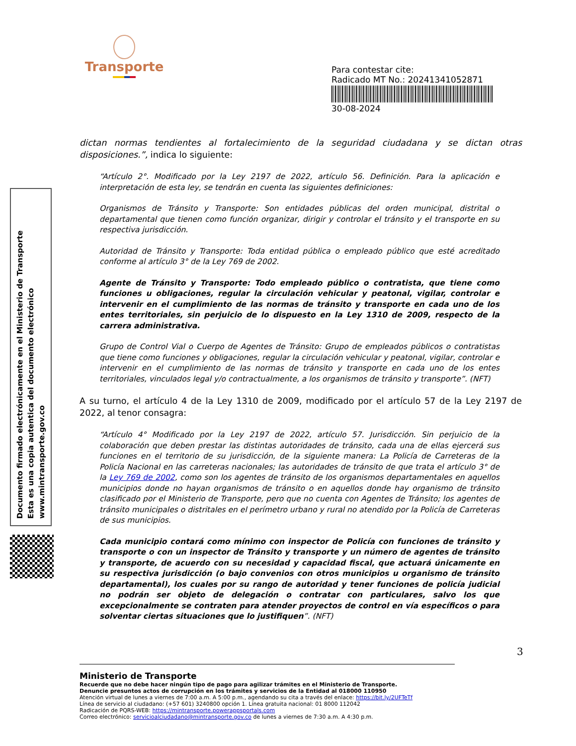Transporte
Para contestar cite:
Radicado MT No.: 20241341052871
30-08-2024
Documento firmado electrónicamente en el Ministerio de Transporte
Esta es una copia autentica del documento electrónico
www.mintransporte.gov.co
dictan normas tendientes al fortalecimiento de la seguridad ciudadana y se dictan otras disposiciones.”, indica lo siguiente:
“Artículo 2°. Modificado por la Ley 2197 de 2022, artículo 56. Definición. Para la aplicación e interpretación de esta ley, se tendrán en cuenta las siguientes definiciones:
Organismos de Tránsito y Transporte: Son entidades públicas del orden municipal, distrital o departamental que tienen como función organizar, dirigir y controlar el tránsito y el transporte en su respectiva jurisdicción.
Autoridad de Tránsito y Transporte: Toda entidad pública o empleado público que esté acreditado conforme al artículo 3° de la Ley 769 de 2002.
Agente de Tránsito y Transporte: Todo empleado público o contratista, que tiene como funciones u obligaciones, regular la circulación vehicular y peatonal, vigilar, controlar e intervenir en el cumplimiento de las normas de tránsito y transporte en cada uno de los entes territoriales, sin perjuicio de lo dispuesto en la Ley 1310 de 2009, respecto de la carrera administrativa.
Grupo de Control Vial o Cuerpo de Agentes de Tránsito: Grupo de empleados públicos o contratistas que tiene como funciones y obligaciones, regular la circulación vehicular y peatonal, vigilar, controlar e intervenir en el cumplimiento de las normas de tránsito y transporte en cada uno de los entes territoriales, vinculados legal y/o contractualmente, a los organismos de tránsito y transporte”. (NFT)
A su turno, el artículo 4 de la Ley 1310 de 2009, modificado por el artículo 57 de la Ley 2197 de 2022, al tenor consagra:
“Artículo 4° Modificado por la Ley 2197 de 2022, artículo 57. Jurisdicción. Sin perjuicio de la colaboración que deben prestar las distintas autoridades de tránsito, cada una de ellas ejercerá sus funciones en el territorio de su jurisdicción, de la siguiente manera: La Policía de Carreteras de la Policía Nacional en las carreteras nacionales; las autoridades de tránsito de que trata el artículo 3° de la Ley 769 de 2002, como son los agentes de tránsito de los organismos departamentales en aquellos municipios donde no hayan organismos de tránsito o en aquellos donde hay organismo de tránsito clasificado por el Ministerio de Transporte, pero que no cuenta con Agentes de Tránsito; los agentes de tránsito municipales o distritales en el perímetro urbano y rural no atendido por la Policía de Carreteras de sus municipios.
Cada municipio contará como mínimo con inspector de Policía con funciones de tránsito y transporte o con un inspector de Tránsito y transporte y un número de agentes de tránsito y transporte, de acuerdo con su necesidad y capacidad fiscal, que actuará únicamente en su respectiva jurisdicción (o bajo convenios con otros municipios u organismo de tránsito departamental), los cuales por su rango de autoridad y tener funciones de policía judicial no podrán ser objeto de delegación o contratar con particulares, salvo los que excepcionalmente se contraten para atender proyectos de control en vía específicos o para solventar ciertas situaciones que lo justifiquen”. (NFT)
3
Ministerio de Transporte
Recuerde que no debe hacer ningún tipo de pago para agilizar trámites en el Ministerio de Transporte.
Denuncie presuntos actos de corrupción en los trámites y servicios de la Entidad al 018000 110950
Atención virtual de lunes a viernes de 7:00 a.m. A 5:00 p.m., agendando su cita a través del enlace: https://bit.ly/2UFTeTf
Línea de servicio al ciudadano: (+57 601) 3240800 opción 1. Línea gratuita nacional: 01 8000 112042
Radicación de PQRS-WEB: https://mintransporte.powerappsportals.com
Correo electrónico: servicioalciudadano@mintransporte.gov.co de lunes a viernes de 7:30 a.m. A 4:30 p.m.